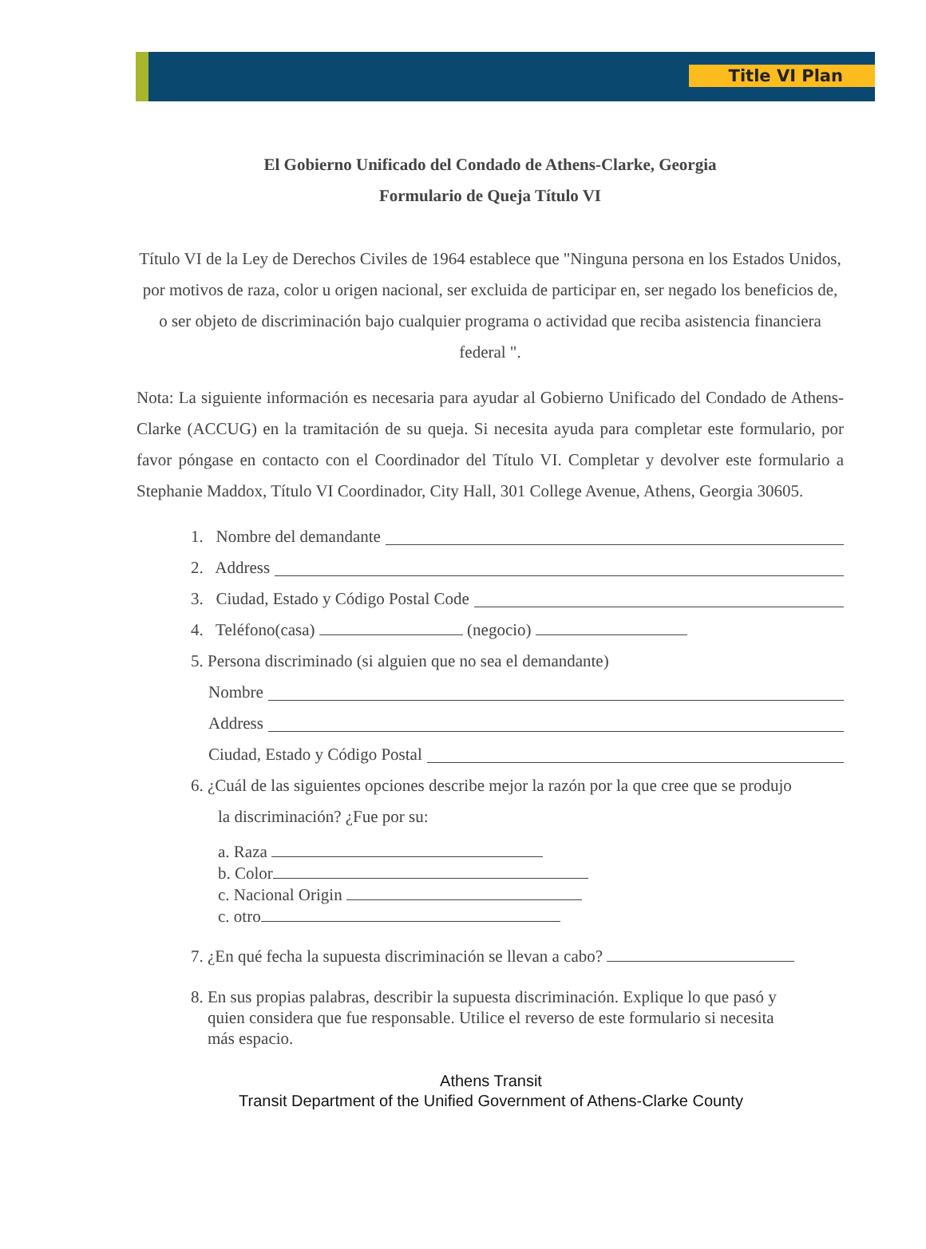Title VI Plan
El Gobierno Unificado del Condado de Athens-Clarke, Georgia
Formulario de Queja Título VI
Título VI de la Ley de Derechos Civiles de 1964 establece que "Ninguna persona en los Estados Unidos, por motivos de raza, color u origen nacional, ser excluida de participar en, ser negado los beneficios de, o ser objeto de discriminación bajo cualquier programa o actividad que reciba asistencia financiera federal ".
Nota: La siguiente información es necesaria para ayudar al Gobierno Unificado del Condado de Athens-Clarke (ACCUG) en la tramitación de su queja. Si necesita ayuda para completar este formulario, por favor póngase en contacto con el Coordinador del Título VI. Completar y devolver este formulario a Stephanie Maddox, Título VI Coordinador, City Hall, 301 College Avenue, Athens, Georgia 30605.
1. Nombre del demandante
2. Address
3. Ciudad, Estado y Código Postal Code
4. Teléfono(casa) (negocio)
5. Persona discriminado (si alguien que no sea el demandante)
Nombre
Address
Ciudad, Estado y Código Postal
6. ¿Cuál de las siguientes opciones describe mejor la razón por la que cree que se produjo
la discriminación? ¿Fue por su:
a. Raza
b. Color
c. Nacional Origin
c. otro
7. ¿En qué fecha la supuesta discriminación se llevan a cabo?
8. En sus propias palabras, describir la supuesta discriminación. Explique lo que pasó y
quien considera que fue responsable. Utilice el reverso de este formulario si necesita
más espacio.
Athens Transit
Transit Department of the Unified Government of Athens-Clarke County